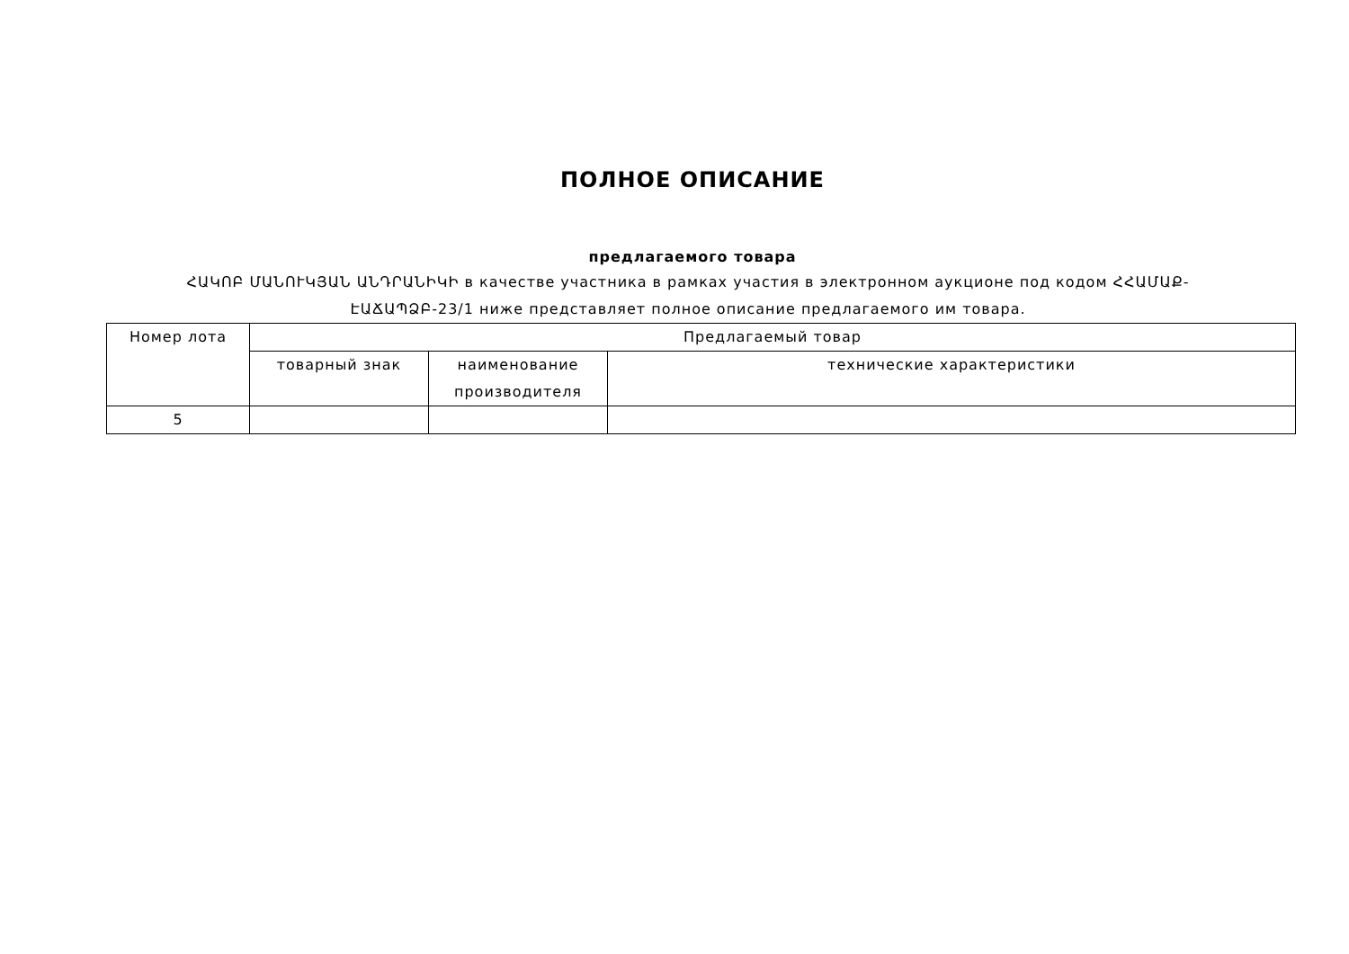ПОЛНОЕ ОПИСАНИЕ
предлагаемого товара
ՀԱԿՈԲ ՄԱՆՈՒԿՅԱՆ ԱՆԴՐԱՆԻԿԻ в качестве участника в рамках участия в электронном аукционе под кодом ՀՀԱՄԱՔ-ԷԱՃԱՊՁԲ-23/1 ниже представляет полное описание предлагаемого им товара.
| Номер лота | Предлагаемый товар | | |
| --- | --- | --- | --- |
| | товарный знак | наименование производителя | технические характеристики |
| 5 | | | |